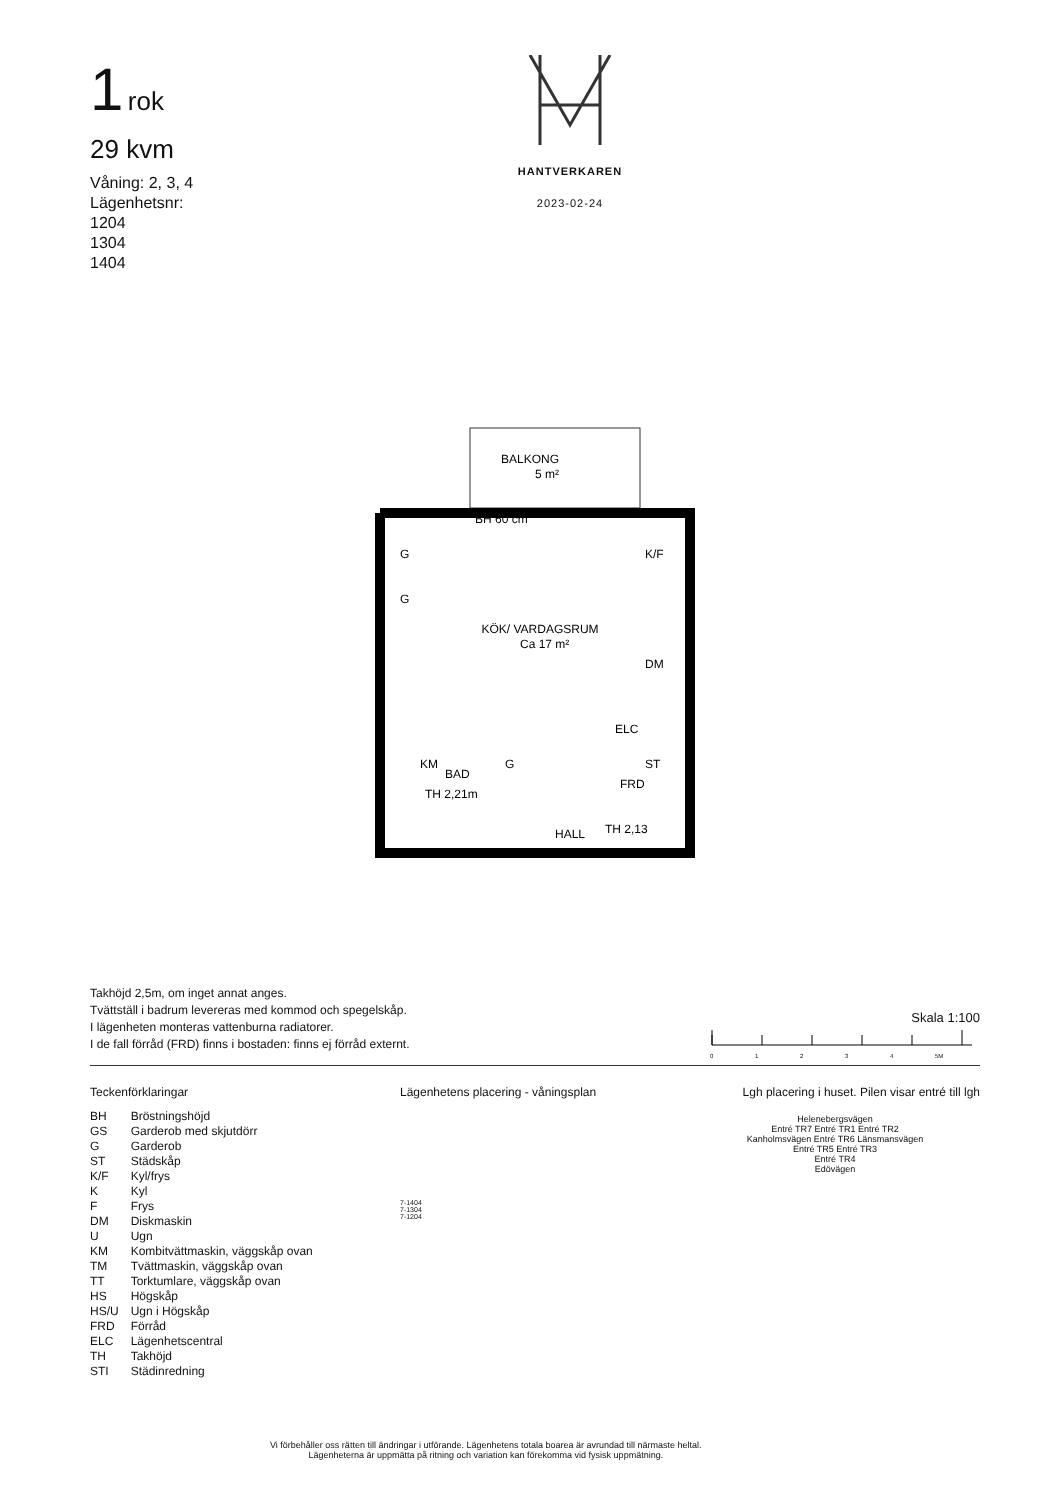1 rok
29 kvm
Våning: 2, 3, 4
Lägenhetsnr:
1204
1304
1404
HANTVERKAREN
2023-02-24
BALKONG
5 m²
BH 60 cm
KÖK/ VARDAGSRUM
Ca 17 m²
BAD
TH 2,21m
HALL
FRD
TH 2,13
ELC
K/F
DM
ST
G
G
KM
G
Takhöjd 2,5m, om inget annat anges.
Tvättställ i badrum levereras med kommod och spegelskåp.
I lägenheten monteras vattenburna radiatorer.
I de fall förråd (FRD) finns i bostaden: finns ej förråd externt.
Skala 1:100
0 1 2 3 4 5M
Teckenförklaringar
| BH | Bröstningshöjd |
| GS | Garderob med skjutdörr |
| G | Garderob |
| ST | Städskåp |
| K/F | Kyl/frys |
| K | Kyl |
| F | Frys |
| DM | Diskmaskin |
| U | Ugn |
| KM | Kombitvättmaskin, väggskåp ovan |
| TM | Tvättmaskin, väggskåp ovan |
| TT | Torktumlare, väggskåp ovan |
| HS | Högskåp |
| HS/U | Ugn i Högskåp |
| FRD | Förråd |
| ELC | Lägenhetscentral |
| TH | Takhöjd |
| STI | Städinredning |
Lägenhetens placering - våningsplan
7-1404
7-1304
7-1204
Lgh placering i huset. Pilen visar entré till lgh
Helenebergsvägen
Entré TR7 Entré TR1 Entré TR2
Kanholmsvägen Entré TR6 Länsmansvägen
Entré TR5 Entré TR3
Entré TR4
Edövägen
Vi förbehåller oss rätten till ändringar i utförande. Lägenhetens totala boarea är avrundad till närmaste heltal.
Lägenheterna är uppmätta på ritning och variation kan förekomma vid fysisk uppmätning.